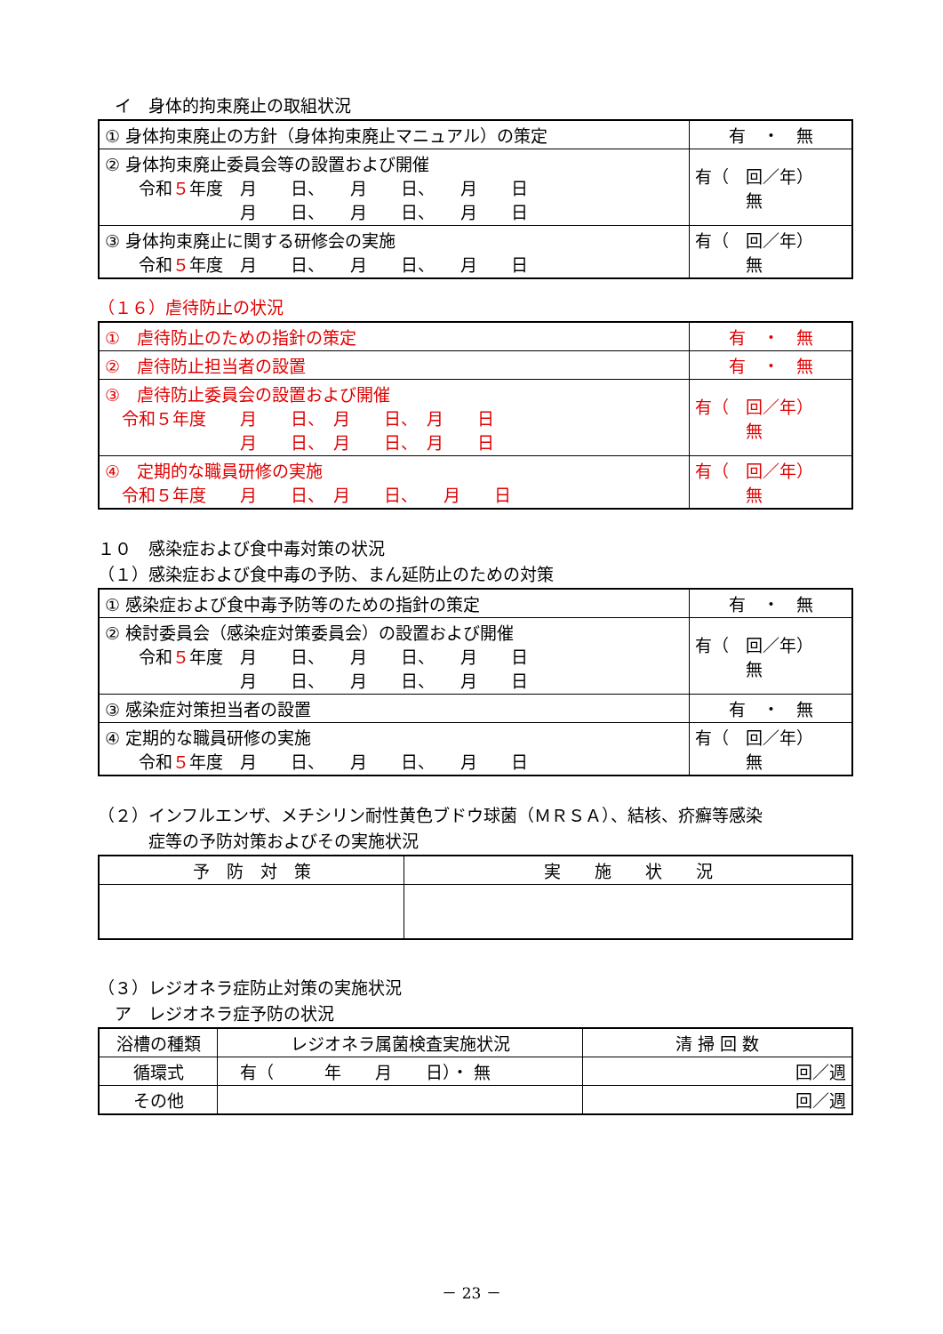イ　身体的拘束廃止の取組状況
| ① 身体拘束廃止の方針（身体拘束廃止マニュアル）の策定 | 有 ・ 無 |
| ② 身体拘束廃止委員会等の設置および開催 令和 ５ 年度 月 日、 月 日、 月 日 月 日、 月 日、 月 日 | 有（ 回／年） 無 |
| ③ 身体拘束廃止に関する研修会の実施 令和 ５ 年度 月 日、 月 日、 月 日 | 有（ 回／年） 無 |
（１６）虐待防止の状況
| ① 虐待防止のための指針の策定 | 有 ・ 無 |
| ② 虐待防止担当者の設置 | 有 ・ 無 |
| ③ 虐待防止委員会の設置および開催 令和５年度 月 日、 月 日、 月 日 月 日、 月 日、 月 日 | 有（ 回／年） 無 |
| ④ 定期的な職員研修の実施 令和５年度 月 日、 月 日、 月 日 | 有（ 回／年） 無 |
１０　感染症および食中毒対策の状況
（１）感染症および食中毒の予防、まん延防止のための対策
| ① 感染症および食中毒予防等のための指針の策定 | 有 ・ 無 |
| ② 検討委員会（感染症対策委員会）の設置および開催 令和 ５ 年度 月 日、 月 日、 月 日 月 日、 月 日、 月 日 | 有（ 回／年） 無 |
| ③ 感染症対策担当者の設置 | 有 ・ 無 |
| ④ 定期的な職員研修の実施 令和 ５ 年度 月 日、 月 日、 月 日 | 有（ 回／年） 無 |
（２）インフルエンザ、メチシリン耐性黄色ブドウ球菌（ＭＲＳＡ）、結核、疥癬等感染
　　　症等の予防対策およびその実施状況
| 予 防 対 策 | 実 施 状 況 |
| --- | --- |
（３）レジオネラ症防止対策の実施状況
　ア　レジオネラ症予防の状況
| 浴槽の種類 | レジオネラ属菌検査実施状況 | 清 掃 回 数 |
| 循環式 | 有（ 年 月 日）・ 無 | 回／週 |
| その他 | | 回／週 |
－ 23 －